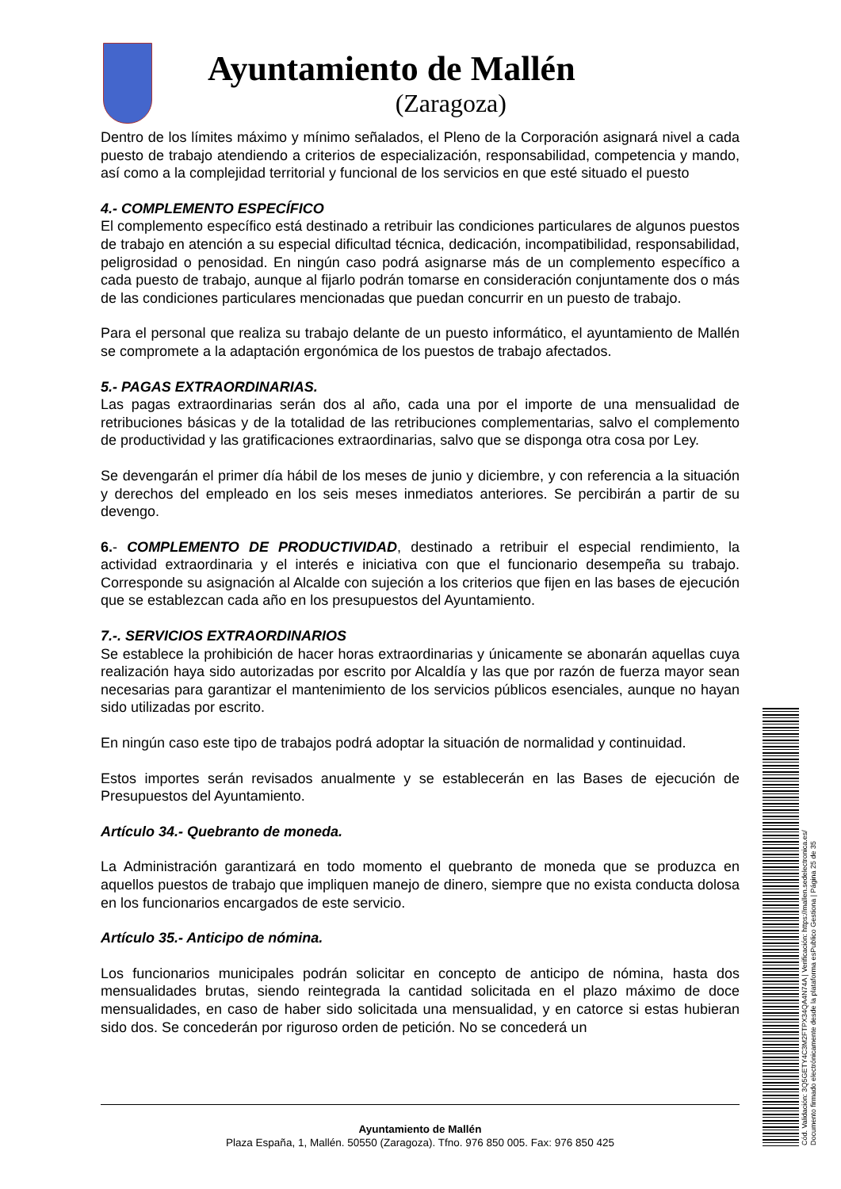Ayuntamiento de Mallén
(Zaragoza)
Dentro de los límites máximo y mínimo señalados, el Pleno de la Corporación asignará nivel a cada puesto de trabajo atendiendo a criterios de especialización, responsabilidad, competencia y mando, así como a la complejidad territorial y funcional de los servicios en que esté situado el puesto
4.- COMPLEMENTO ESPECÍFICO
El complemento específico está destinado a retribuir las condiciones particulares de algunos puestos de trabajo en atención a su especial dificultad técnica, dedicación, incompatibilidad, responsabilidad, peligrosidad o penosidad. En ningún caso podrá asignarse más de un complemento específico a cada puesto de trabajo, aunque al fijarlo podrán tomarse en consideración conjuntamente dos o más de las condiciones particulares mencionadas que puedan concurrir en un puesto de trabajo.
Para el personal que realiza su trabajo delante de un puesto informático, el ayuntamiento de Mallén se compromete a la adaptación ergonómica de los puestos de trabajo afectados.
5.- PAGAS EXTRAORDINARIAS.
Las pagas extraordinarias serán dos al año, cada una por el importe de una mensualidad de retribuciones básicas y de la totalidad de las retribuciones complementarias, salvo el complemento de productividad y las gratificaciones extraordinarias, salvo que se disponga otra cosa por Ley.
Se devengarán el primer día hábil de los meses de junio y diciembre, y con referencia a la situación y derechos del empleado en los seis meses inmediatos anteriores. Se percibirán a partir de su devengo.
6.- COMPLEMENTO DE PRODUCTIVIDAD, destinado a retribuir el especial rendimiento, la actividad extraordinaria y el interés e iniciativa con que el funcionario desempeña su trabajo. Corresponde su asignación al Alcalde con sujeción a los criterios que fijen en las bases de ejecución que se establezcan cada año en los presupuestos del Ayuntamiento.
7.-. SERVICIOS EXTRAORDINARIOS
Se establece la prohibición de hacer horas extraordinarias y únicamente se abonarán aquellas cuya realización haya sido autorizadas por escrito por Alcaldía y las que por razón de fuerza mayor sean necesarias para garantizar el mantenimiento de los servicios públicos esenciales, aunque no hayan sido utilizadas por escrito.
En ningún caso este tipo de trabajos podrá adoptar la situación de normalidad y continuidad.
Estos importes serán revisados anualmente y se establecerán en las Bases de ejecución de Presupuestos del Ayuntamiento.
Artículo 34.- Quebranto de moneda.
La Administración garantizará en todo momento el quebranto de moneda que se produzca en aquellos puestos de trabajo que impliquen manejo de dinero, siempre que no exista conducta dolosa en los funcionarios encargados de este servicio.
Artículo 35.- Anticipo de nómina.
Los funcionarios municipales podrán solicitar en concepto de anticipo de nómina, hasta dos mensualidades brutas, siendo reintegrada la cantidad solicitada en el plazo máximo de doce mensualidades, en caso de haber sido solicitada una mensualidad, y en catorce si estas hubieran sido dos. Se concederán por riguroso orden de petición. No se concederá un
Ayuntamiento de Mallén
Plaza España, 1, Mallén. 50550 (Zaragoza). Tfno. 976 850 005. Fax: 976 850 425
Cód. Validación: 3Q5GETY4C3M2FTPX34QA4N74A | Verificación: https://mallen.sedelectronica.es/
Documento firmado electrónicamente desde la plataforma esPublico Gestiona | Página 25 de 35